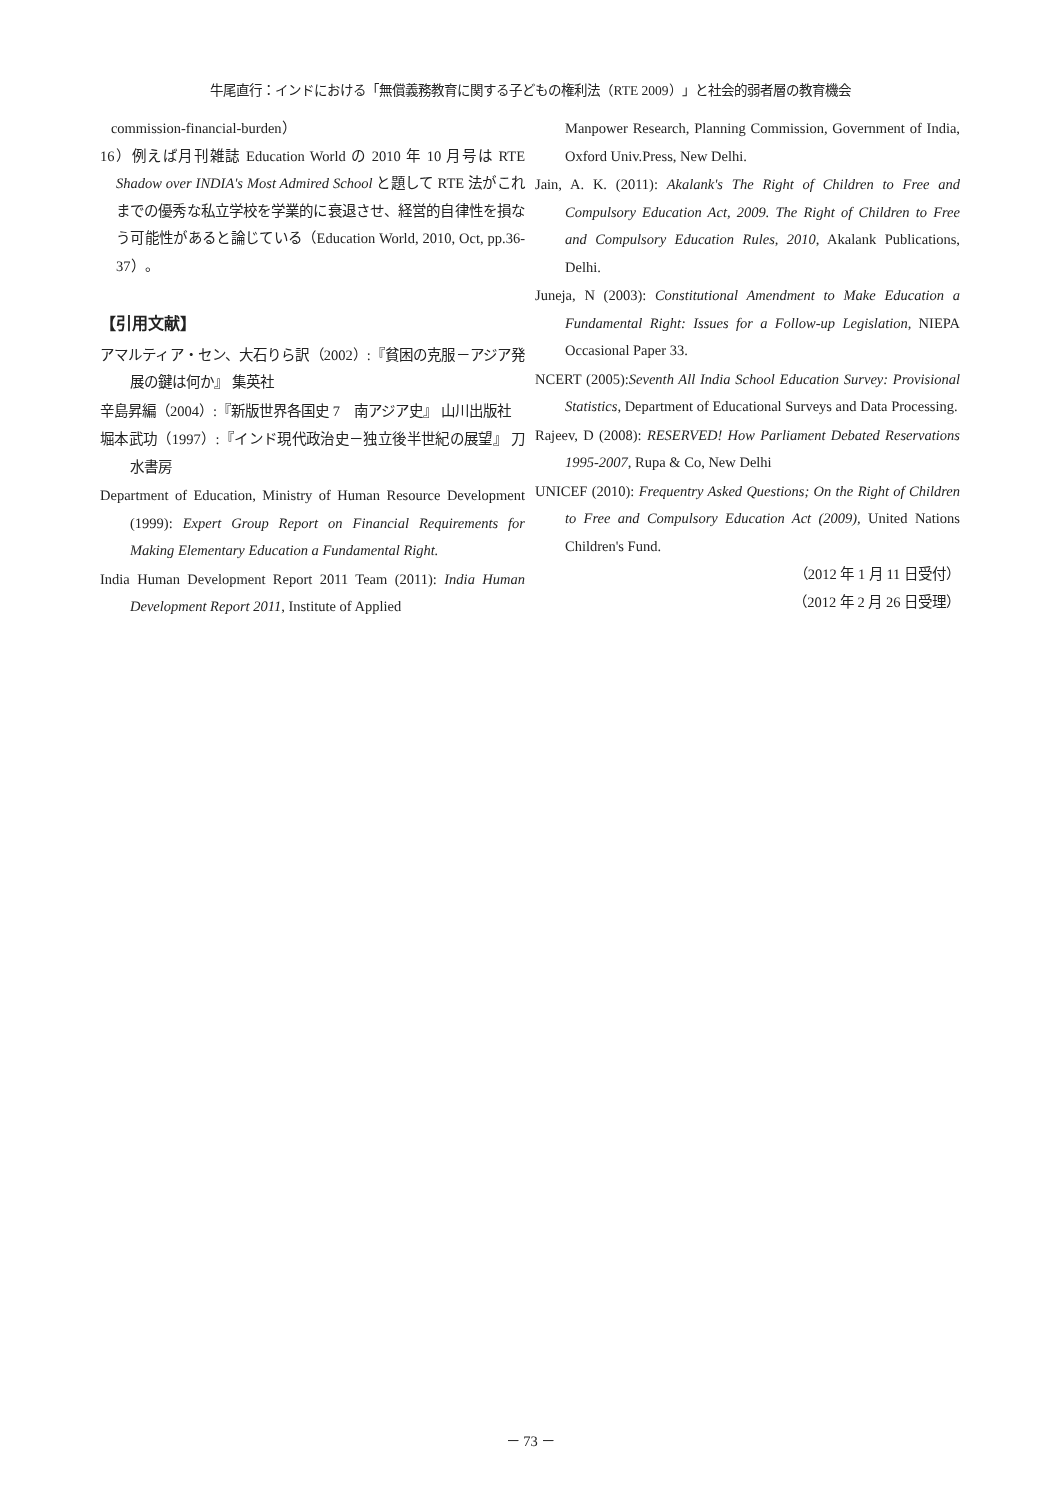牛尾直行：インドにおける「無償義務教育に関する子どもの権利法（RTE 2009）」と社会的弱者層の教育機会
commission-financial-burden）
16）例えば月刊雑誌 Education World の 2010 年 10 月号は RTE Shadow over INDIA's Most Admired School と題して RTE 法がこれまでの優秀な私立学校を学業的に衰退させ、経営的自律性を損なう可能性があると論じている（Education World, 2010, Oct, pp.36-37）。
【引用文献】
アマルティア・セン、大石りら訳（2002）:『貧困の克服－アジア発展の鍵は何か』 集英社
辛島昇編（2004）:『新版世界各国史 7　南アジア史』 山川出版社
堀本武功（1997）:『インド現代政治史－独立後半世紀の展望』 刀水書房
Department of Education, Ministry of Human Resource Development (1999): Expert Group Report on Financial Requirements for Making Elementary Education a Fundamental Right.
India Human Development Report 2011 Team (2011): India Human Development Report 2011, Institute of Applied
Manpower Research, Planning Commission, Government of India, Oxford Univ.Press, New Delhi.
Jain, A. K. (2011): Akalank's The Right of Children to Free and Compulsory Education Act, 2009. The Right of Children to Free and Compulsory Education Rules, 2010, Akalank Publications, Delhi.
Juneja, N (2003): Constitutional Amendment to Make Education a Fundamental Right: Issues for a Follow-up Legislation, NIEPA Occasional Paper 33.
NCERT (2005):Seventh All India School Education Survey: Provisional Statistics, Department of Educational Surveys and Data Processing.
Rajeev, D (2008): RESERVED! How Parliament Debated Reservations 1995-2007, Rupa & Co, New Delhi
UNICEF (2010): Frequentry Asked Questions; On the Right of Children to Free and Compulsory Education Act (2009), United Nations Children's Fund.
（2012 年 1 月 11 日受付）
（2012 年 2 月 26 日受理）
－ 73 －